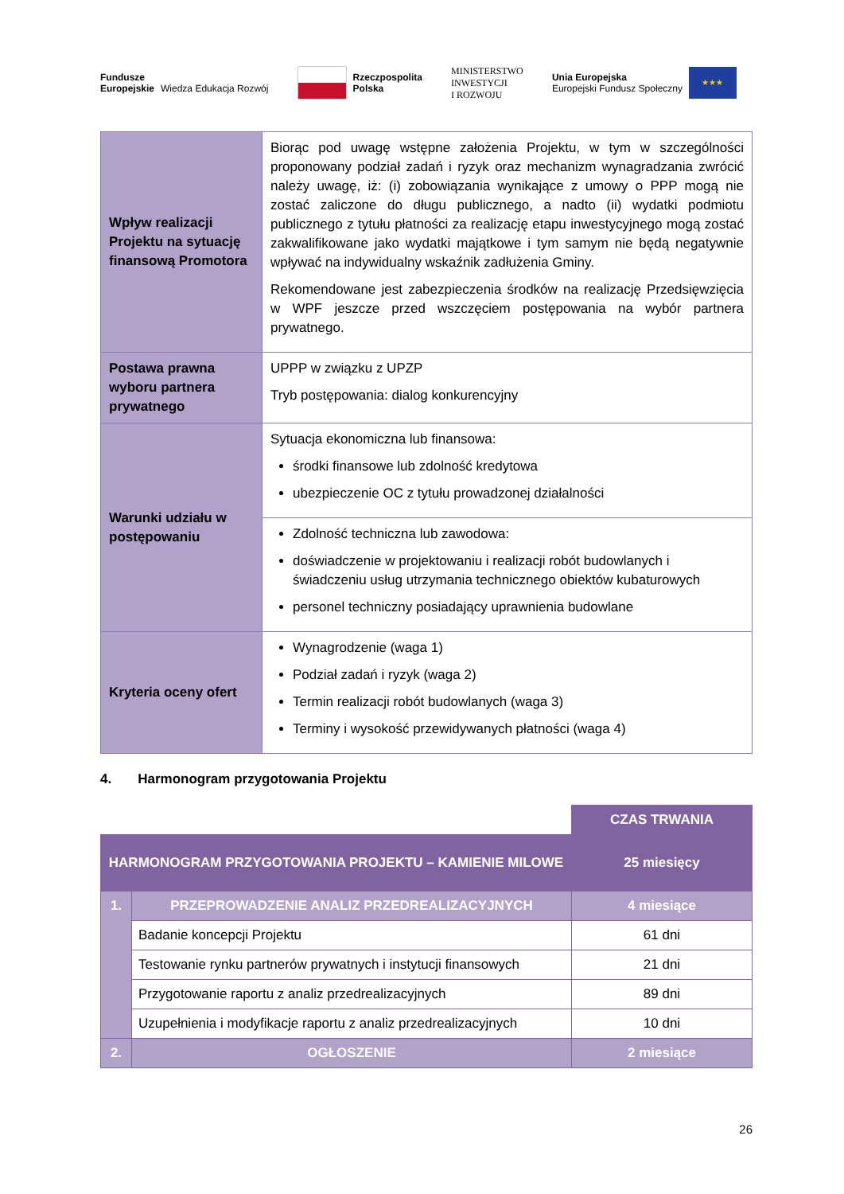Fundusze
Europejskie
Wiedza Edukacja Rozwój
Rzeczpospolita
Polska
MINISTERSTWO
INWESTYCJI
I ROZWOJU
Unia Europejska
Europejski Fundusz Społeczny ★★★
| Wpływ realizacji Projektu na sytuację finansową Promotora | Biorąc pod uwagę wstępne założenia Projektu, w tym w szczególności proponowany podział zadań i ryzyk oraz mechanizm wynagradzania zwrócić należy uwagę, iż: (i) zobowiązania wynikające z umowy o PPP mogą nie zostać zaliczone do długu publicznego, a nadto (ii) wydatki podmiotu publicznego z tytułu płatności za realizację etapu inwestycyjnego mogą zostać zakwalifikowane jako wydatki majątkowe i tym samym nie będą negatywnie wpływać na indywidualny wskaźnik zadłużenia Gminy. Rekomendowane jest zabezpieczenia środków na realizację Przedsięwzięcia w WPF jeszcze przed wszczęciem postępowania na wybór partnera prywatnego. |
| Postawa prawna wyboru partnera prywatnego | UPPP w związku z UPZP Tryb postępowania: dialog konkurencyjny |
| Warunki udziału w postępowaniu | Sytuacja ekonomiczna lub finansowa: środki finansowe lub zdolność kredytowa ubezpieczenie OC z tytułu prowadzonej działalności |
| | Zdolność techniczna lub zawodowa: doświadczenie w projektowaniu i realizacji robót budowlanych i świadczeniu usług utrzymania technicznego obiektów kubaturowych personel techniczny posiadający uprawnienia budowlane |
| Kryteria oceny ofert | Wynagrodzenie (waga 1) Podział zadań i ryzyk (waga 2) Termin realizacji robót budowlanych (waga 3) Terminy i wysokość przewidywanych płatności (waga 4) |
4. Harmonogram przygotowania Projektu
| | | CZAS TRWANIA |
| HARMONOGRAM PRZYGOTOWANIA PROJEKTU – KAMIENIE MILOWE | | 25 miesięcy |
| 1. | PRZEPROWADZENIE ANALIZ PRZEDREALIZACYJNYCH | 4 miesiące |
| | Badanie koncepcji Projektu | 61 dni |
| | Testowanie rynku partnerów prywatnych i instytucji finansowych | 21 dni |
| | Przygotowanie raportu z analiz przedrealizacyjnych | 89 dni |
| | Uzupełnienia i modyfikacje raportu z analiz przedrealizacyjnych | 10 dni |
| 2. | OGŁOSZENIE | 2 miesiące |
26